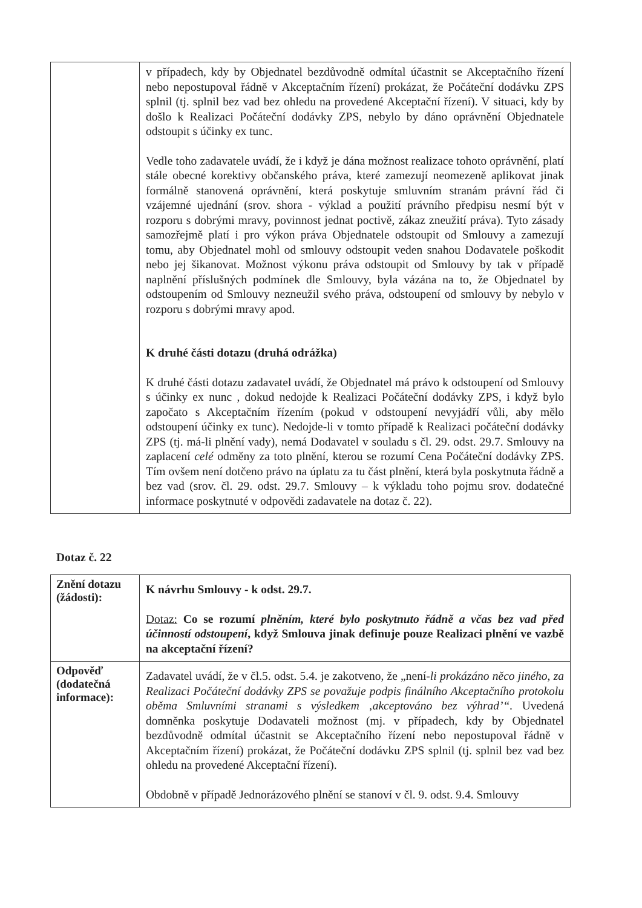| | v případech, kdy by Objednatel bezdůvodně odmítal účastnit se Akceptačního řízení nebo nepostupoval řádně v Akceptačním řízení) prokázat, že Počáteční dodávku ZPS splnil (tj. splnil bez vad bez ohledu na provedené Akceptační řízení). V situaci, kdy by došlo k Realizaci Počáteční dodávky ZPS, nebylo by dáno oprávnění Objednatele odstoupit s účinky ex tunc. Vedle toho zadavatele uvádí, že i když je dána možnost realizace tohoto oprávnění, platí stále obecné korektivy občanského práva, které zamezují neomezeně aplikovat jinak formálně stanovená oprávnění, která poskytuje smluvním stranám právní řád či vzájemné ujednání (srov. shora - výklad a použití právního předpisu nesmí být v rozporu s dobrými mravy, povinnost jednat poctivě, zákaz zneužití práva). Tyto zásady samozřejmě platí i pro výkon práva Objednatele odstoupit od Smlouvy a zamezují tomu, aby Objednatel mohl od smlouvy odstoupit veden snahou Dodavatele poškodit nebo jej šikanovat. Možnost výkonu práva odstoupit od Smlouvy by tak v případě naplnění příslušných podmínek dle Smlouvy, byla vázána na to, že Objednatel by odstoupením od Smlouvy nezneužil svého práva, odstoupení od smlouvy by nebylo v rozporu s dobrými mravy apod. K druhé části dotazu (druhá odrážka) K druhé části dotazu zadavatel uvádí, že Objednatel má právo k odstoupení od Smlouvy s účinky ex nunc , dokud nedojde k Realizaci Počáteční dodávky ZPS, i když bylo započato s Akceptačním řízením (pokud v odstoupení nevyjádří vůli, aby mělo odstoupení účinky ex tunc). Nedojde-li v tomto případě k Realizaci počáteční dodávky ZPS (tj. má-li plnění vady), nemá Dodavatel v souladu s čl. 29. odst. 29.7. Smlouvy na zaplacení celé odměny za toto plnění, kterou se rozumí Cena Počáteční dodávky ZPS. Tím ovšem není dotčeno právo na úplatu za tu část plnění, která byla poskytnuta řádně a bez vad (srov. čl. 29. odst. 29.7. Smlouvy – k výkladu toho pojmu srov. dodatečné informace poskytnuté v odpovědi zadavatele na dotaz č. 22). |
Dotaz č. 22
| Znění dotazu (žádosti): | K návrhu Smlouvy - k odst. 29.7. Dotaz: Co se rozumí plněním, které bylo poskytnuto řádně a včas bez vad před účinností odstoupení , když Smlouva jinak definuje pouze Realizaci plnění ve vazbě na akceptační řízení? |
| Odpověď (dodatečná informace): | Zadavatel uvádí, že v čl.5. odst. 5.4. je zakotveno, že „není- li prokázáno něco jiného, za Realizaci Počáteční dodávky ZPS se považuje podpis finálního Akceptačního protokolu oběma Smluvními stranami s výsledkem ‚akceptováno bez výhrad’“. Uvedená domněnka poskytuje Dodavateli možnost (mj. v případech, kdy by Objednatel bezdůvodně odmítal účastnit se Akceptačního řízení nebo nepostupoval řádně v Akceptačním řízení) prokázat, že Počáteční dodávku ZPS splnil (tj. splnil bez vad bez ohledu na provedené Akceptační řízení). Obdobně v případě Jednorázového plnění se stanoví v čl. 9. odst. 9.4. Smlouvy |